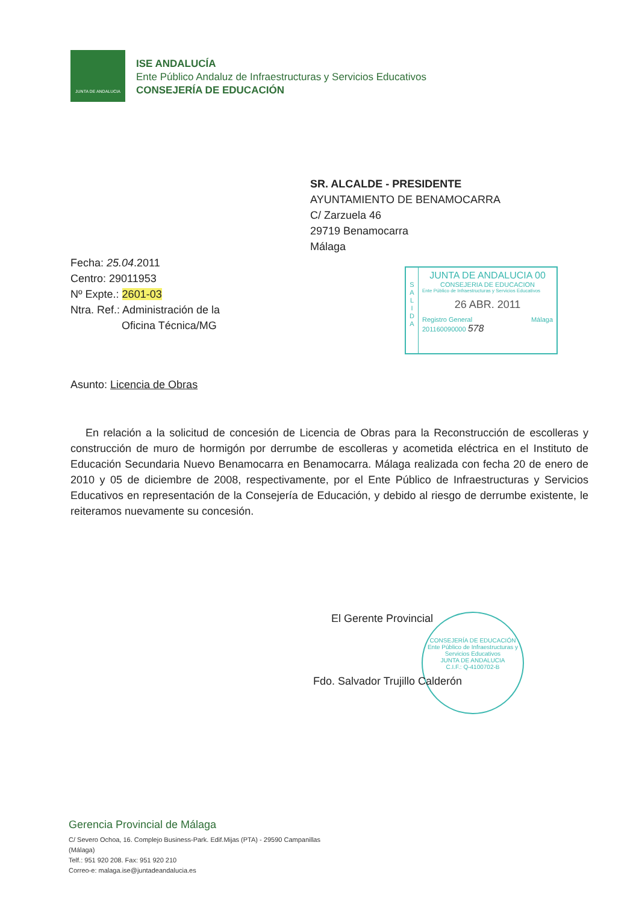JUNTA DE ANDALUCIA
ISE ANDALUCÍA
Ente Público Andaluz de Infraestructuras y Servicios Educativos
CONSEJERÍA DE EDUCACIÓN
SR. ALCALDE - PRESIDENTE
AYUNTAMIENTO DE BENAMOCARRA
C/ Zarzuela 46
29719 Benamocarra
Málaga
Fecha: 25.04.2011
Centro: 29011953
Nº Expte.: 2601-03
Ntra. Ref.: Administración de la
Oficina Técnica/MG
S
A
L
I
D
A
JUNTA DE ANDALUCIA 00
CONSEJERIA DE EDUCACION
Ente Público de Infraestructuras y Servicios Educativos
26 ABR. 2011
Registro General Málaga
201160090000 578
Asunto: Licencia de Obras
En relación a la solicitud de concesión de Licencia de Obras para la Reconstrucción de escolleras y construcción de muro de hormigón por derrumbe de escolleras y acometida eléctrica en el Instituto de Educación Secundaria Nuevo Benamocarra en Benamocarra. Málaga realizada con fecha 20 de enero de 2010 y 05 de diciembre de 2008, respectivamente, por el Ente Público de Infraestructuras y Servicios Educativos en representación de la Consejería de Educación, y debido al riesgo de derrumbe existente, le reiteramos nuevamente su concesión.
CONSEJERÍA DE EDUCACIÓN
Ente Público de Infraestructuras y Servicios Educativos
JUNTA DE ANDALUCIA
C.I.F.: Q-4100702-B
El Gerente Provincial
Fdo. Salvador Trujillo Calderón
Gerencia Provincial de Málaga
C/ Severo Ochoa, 16. Complejo Business-Park. Edif.Mijas (PTA) - 29590 Campanillas
(Málaga)
Telf.: 951 920 208. Fax: 951 920 210
Correo-e: malaga.ise@juntadeandalucia.es